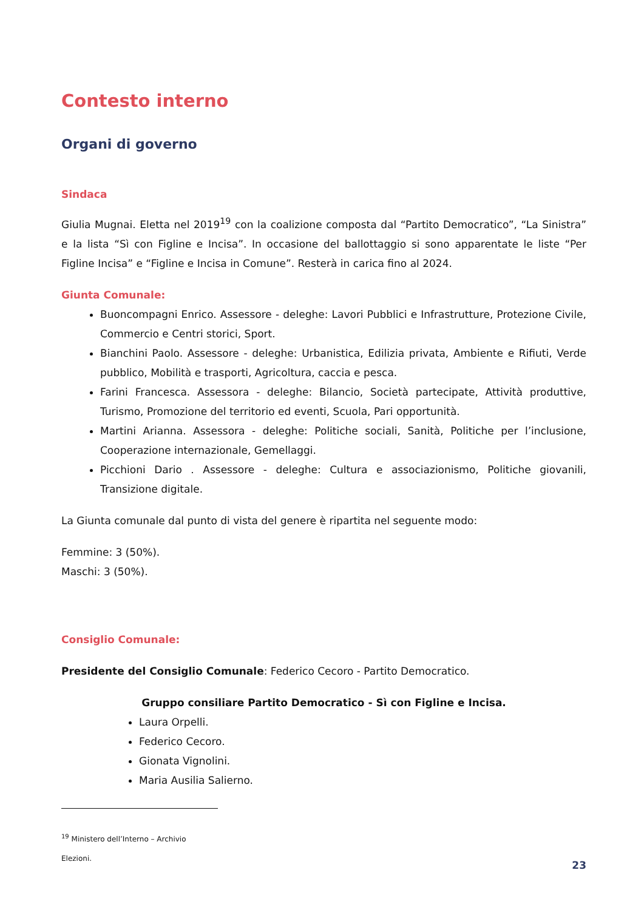Contesto interno
Organi di governo
Sindaca
Giulia Mugnai. Eletta nel 2019<sup>19</sup> con la coalizione composta dal “Partito Democratico”, “La Sinistra” e la lista “Sì con Figline e Incisa”. In occasione del ballottaggio si sono apparentate le liste “Per Figline Incisa” e “Figline e Incisa in Comune”. Resterà in carica fino al 2024.
Giunta Comunale:
Buoncompagni Enrico. Assessore - deleghe: Lavori Pubblici e Infrastrutture, Protezione Civile, Commercio e Centri storici, Sport.
Bianchini Paolo. Assessore - deleghe: Urbanistica, Edilizia privata, Ambiente e Rifiuti, Verde pubblico, Mobilità e trasporti, Agricoltura, caccia e pesca.
Farini Francesca. Assessora - deleghe: Bilancio, Società partecipate, Attività produttive, Turismo, Promozione del territorio ed eventi, Scuola, Pari opportunità.
Martini Arianna. Assessora - deleghe: Politiche sociali, Sanità, Politiche per l’inclusione, Cooperazione internazionale, Gemellaggi.
Picchioni Dario . Assessore - deleghe: Cultura e associazionismo, Politiche giovanili, Transizione digitale.
La Giunta comunale dal punto di vista del genere è ripartita nel seguente modo:
Femmine: 3 (50%).
Maschi: 3 (50%).
Consiglio Comunale:
Presidente del Consiglio Comunale: Federico Cecoro - Partito Democratico.
Gruppo consiliare Partito Democratico - Sì con Figline e Incisa.
Laura Orpelli.
Federico Cecoro.
Gionata Vignolini.
Maria Ausilia Salierno.
<sup>19</sup> Ministero dell’Interno – Archivio Elezioni.
23